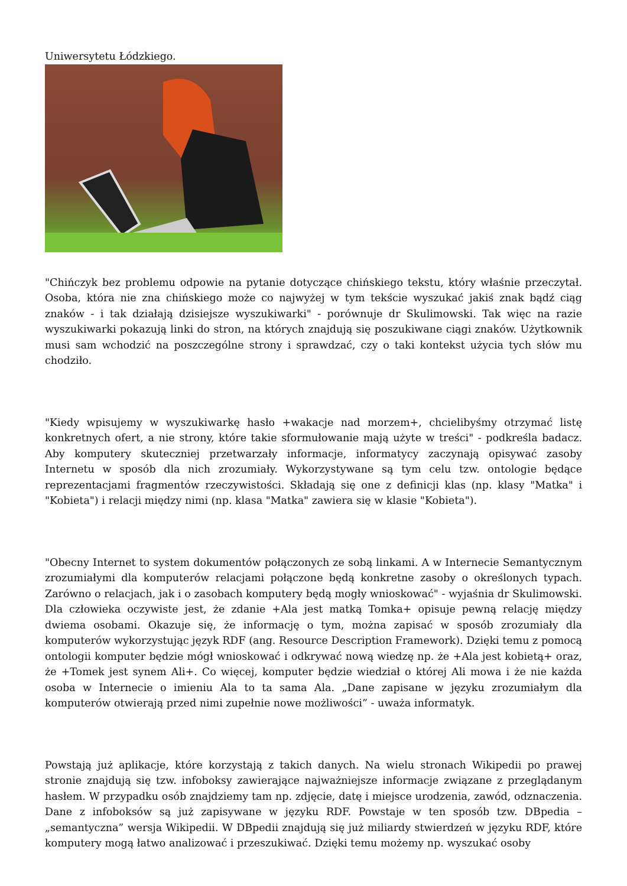Uniwersytetu Łódzkiego.
"Chińczyk bez problemu odpowie na pytanie dotyczące chińskiego tekstu, który właśnie przeczytał. Osoba, która nie zna chińskiego może co najwyżej w tym tekście wyszukać jakiś znak bądź ciąg znaków - i tak działają dzisiejsze wyszukiwarki" - porównuje dr Skulimowski. Tak więc na razie wyszukiwarki pokazują linki do stron, na których znajdują się poszukiwane ciągi znaków. Użytkownik musi sam wchodzić na poszczególne strony i sprawdzać, czy o taki kontekst użycia tych słów mu chodziło.
"Kiedy wpisujemy w wyszukiwarkę hasło +wakacje nad morzem+, chcielibyśmy otrzymać listę konkretnych ofert, a nie strony, które takie sformułowanie mają użyte w treści" - podkreśla badacz. Aby komputery skuteczniej przetwarzały informacje, informatycy zaczynają opisywać zasoby Internetu w sposób dla nich zrozumiały. Wykorzystywane są tym celu tzw. ontologie będące reprezentacjami fragmentów rzeczywistości. Składają się one z definicji klas (np. klasy "Matka" i "Kobieta") i relacji między nimi (np. klasa "Matka" zawiera się w klasie "Kobieta").
"Obecny Internet to system dokumentów połączonych ze sobą linkami. A w Internecie Semantycznym zrozumiałymi dla komputerów relacjami połączone będą konkretne zasoby o określonych typach. Zarówno o relacjach, jak i o zasobach komputery będą mogły wnioskować" - wyjaśnia dr Skulimowski. Dla człowieka oczywiste jest, że zdanie +Ala jest matką Tomka+ opisuje pewną relację między dwiema osobami. Okazuje się, że informację o tym, można zapisać w sposób zrozumiały dla komputerów wykorzystując język RDF (ang. Resource Description Framework). Dzięki temu z pomocą ontologii komputer będzie mógł wnioskować i odkrywać nową wiedzę np. że +Ala jest kobietą+ oraz, że +Tomek jest synem Ali+. Co więcej, komputer będzie wiedział o której Ali mowa i że nie każda osoba w Internecie o imieniu Ala to ta sama Ala. „Dane zapisane w języku zrozumiałym dla komputerów otwierają przed nimi zupełnie nowe możliwości” - uważa informatyk.
Powstają już aplikacje, które korzystają z takich danych. Na wielu stronach Wikipedii po prawej stronie znajdują się tzw. infoboksy zawierające najważniejsze informacje związane z przeglądanym hasłem. W przypadku osób znajdziemy tam np. zdjęcie, datę i miejsce urodzenia, zawód, odznaczenia. Dane z infoboksów są już zapisywane w języku RDF. Powstaje w ten sposób tzw. DBpedia – „semantyczna” wersja Wikipedii. W DBpedii znajdują się już miliardy stwierdzeń w języku RDF, które komputery mogą łatwo analizować i przeszukiwać. Dzięki temu możemy np. wyszukać osoby